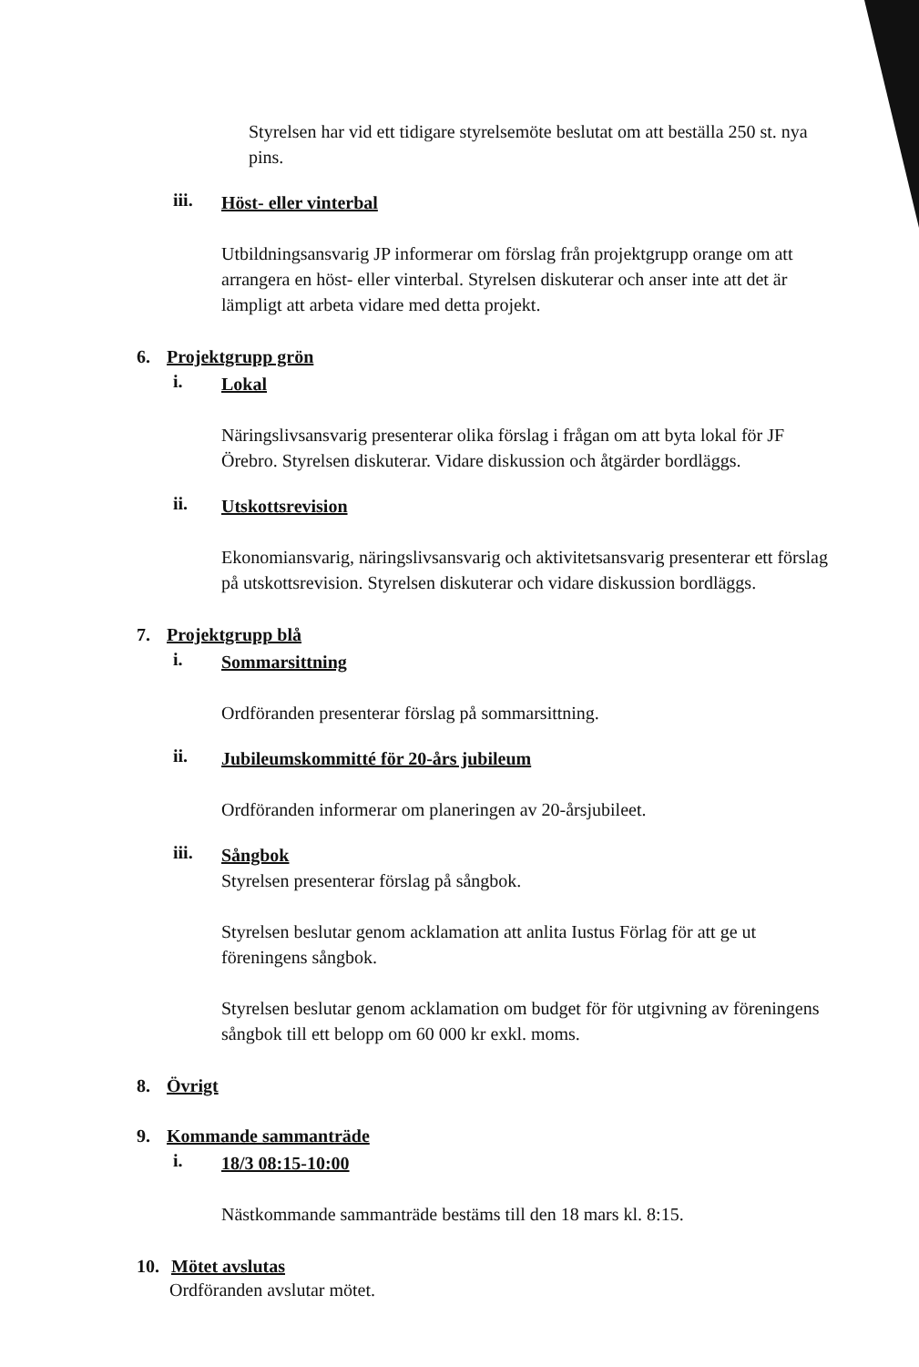Styrelsen har vid ett tidigare styrelsemöte beslutat om att beställa 250 st. nya pins.
iii.
Höst- eller vinterbal
Utbildningsansvarig JP informerar om förslag från projektgrupp orange om att arrangera en höst- eller vinterbal. Styrelsen diskuterar och anser inte att det är lämpligt att arbeta vidare med detta projekt.
6. Projektgrupp grön
i.
Lokal
Näringslivsansvarig presenterar olika förslag i frågan om att byta lokal för JF Örebro. Styrelsen diskuterar. Vidare diskussion och åtgärder bordläggs.
ii.
Utskottsrevision
Ekonomiansvarig, näringslivsansvarig och aktivitetsansvarig presenterar ett förslag på utskottsrevision. Styrelsen diskuterar och vidare diskussion bordläggs.
7. Projektgrupp blå
i.
Sommarsittning
Ordföranden presenterar förslag på sommarsittning.
ii.
Jubileumskommitté för 20-års jubileum
Ordföranden informerar om planeringen av 20-årsjubileet.
iii.
Sångbok
Styrelsen presenterar förslag på sångbok.
Styrelsen beslutar genom acklamation att anlita Iustus Förlag för att ge ut föreningens sångbok.
Styrelsen beslutar genom acklamation om budget för för utgivning av föreningens sångbok till ett belopp om 60 000 kr exkl. moms.
8. Övrigt
9. Kommande sammanträde
i.
18/3 08:15-10:00
Nästkommande sammanträde bestäms till den 18 mars kl. 8:15.
10. Mötet avslutas
Ordföranden avslutar mötet.